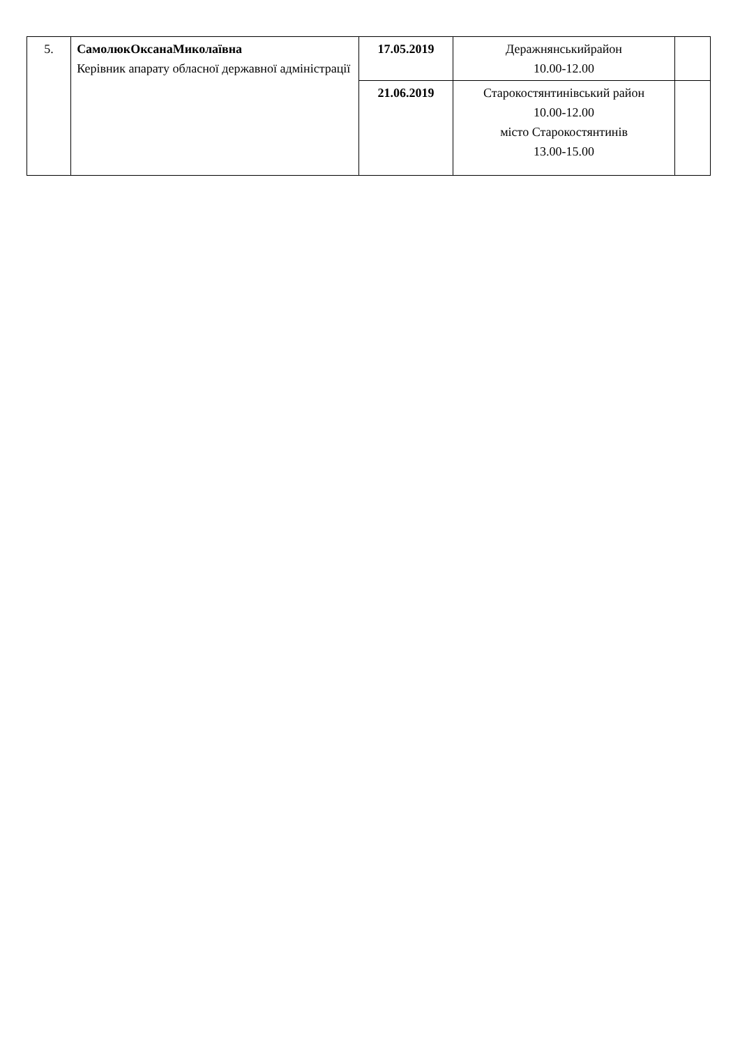| 5. | СамолюкОксанаМиколаївна Керівник апарату обласної державної адміністрації | 17.05.2019 | Деражнянськийрайон 10.00-12.00 | |
| | | 21.06.2019 | Старокостянтинівський район 10.00-12.00 місто Старокостянтинів 13.00-15.00 | |